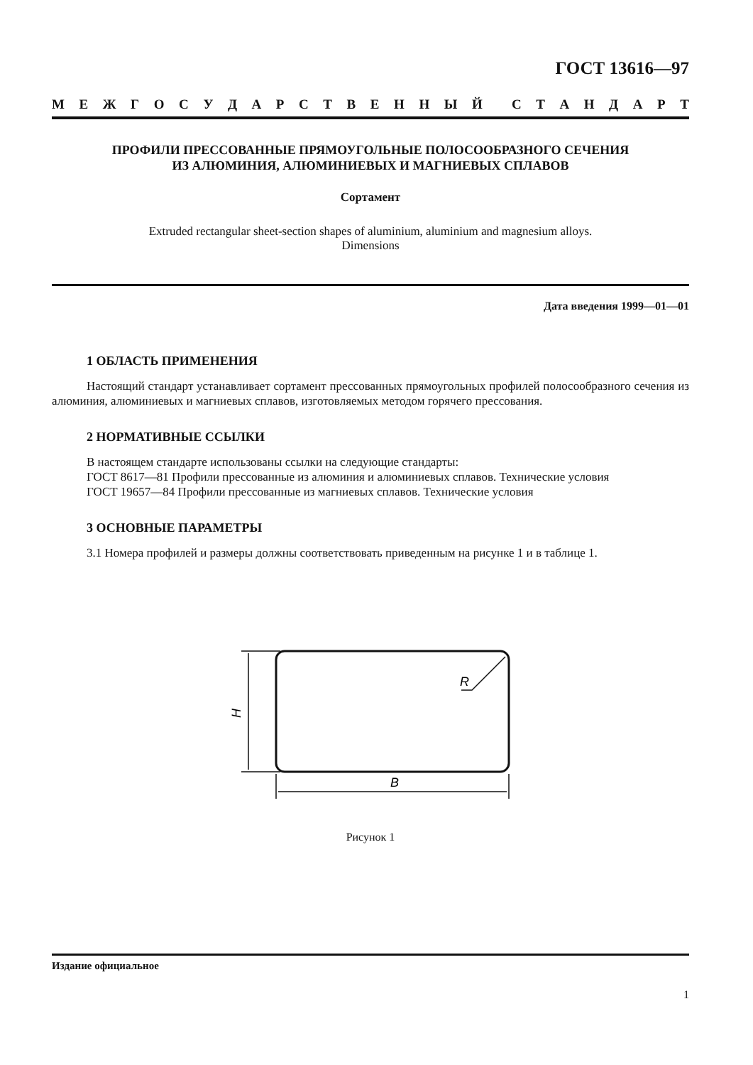ГОСТ 13616—97
МЕЖГОСУДАРСТВЕННЫЙ СТАНДАРТ
ПРОФИЛИ ПРЕССОВАННЫЕ ПРЯМОУГОЛЬНЫЕ ПОЛОСООБРАЗНОГО СЕЧЕНИЯ
ИЗ АЛЮМИНИЯ, АЛЮМИНИЕВЫХ И МАГНИЕВЫХ СПЛАВОВ
Сортамент
Extruded rectangular sheet-section shapes of aluminium, aluminium and magnesium alloys.
Dimensions
Дата введения 1999—01—01
1 ОБЛАСТЬ ПРИМЕНЕНИЯ
Настоящий стандарт устанавливает сортамент прессованных прямоугольных профилей полосообразного сечения из алюминия, алюминиевых и магниевых сплавов, изготовляемых методом горячего прессования.
2 НОРМАТИВНЫЕ ССЫЛКИ
В настоящем стандарте использованы ссылки на следующие стандарты:
ГОСТ 8617—81 Профили прессованные из алюминия и алюминиевых сплавов. Технические условия
ГОСТ 19657—84 Профили прессованные из магниевых сплавов. Технические условия
3 ОСНОВНЫЕ ПАРАМЕТРЫ
3.1 Номера профилей и размеры должны соответствовать приведенным на рисунке 1 и в таблице 1.
R
B
H
Рисунок 1
Издание официальное
1